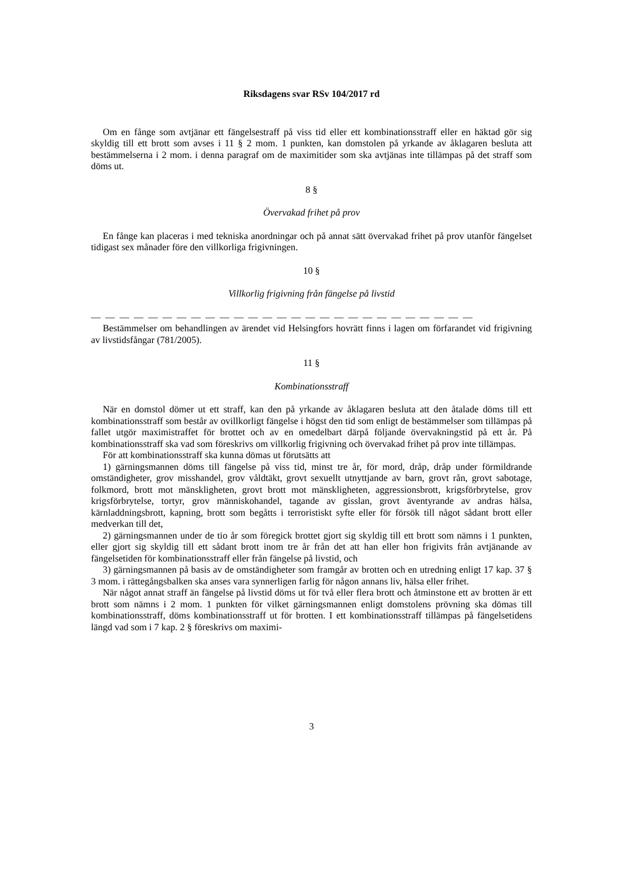Riksdagens svar RSv 104/2017 rd
Om en fånge som avtjänar ett fängelsestraff på viss tid eller ett kombinationsstraff eller en häktad gör sig skyldig till ett brott som avses i 11 § 2 mom. 1 punkten, kan domstolen på yrkande av åklagaren besluta att bestämmelserna i 2 mom. i denna paragraf om de maximitider som ska avtjänas inte tillämpas på det straff som döms ut.
8 §
Övervakad frihet på prov
En fånge kan placeras i med tekniska anordningar och på annat sätt övervakad frihet på prov utanför fängelset tidigast sex månader före den villkorliga frigivningen.
10 §
Villkorlig frigivning från fängelse på livstid
— — — — — — — — — — — — — — — — — — — — — — — — — — —
Bestämmelser om behandlingen av ärendet vid Helsingfors hovrätt finns i lagen om förfarandet vid frigivning av livstidsfångar (781/2005).
11 §
Kombinationsstraff
När en domstol dömer ut ett straff, kan den på yrkande av åklagaren besluta att den åtalade döms till ett kombinationsstraff som består av ovillkorligt fängelse i högst den tid som enligt de bestämmelser som tillämpas på fallet utgör maximistraffet för brottet och av en omedelbart därpå följande övervakningstid på ett år. På kombinationsstraff ska vad som föreskrivs om villkorlig frigivning och övervakad frihet på prov inte tillämpas.
För att kombinationsstraff ska kunna dömas ut förutsätts att
1) gärningsmannen döms till fängelse på viss tid, minst tre år, för mord, dråp, dråp under förmildrande omständigheter, grov misshandel, grov våldtäkt, grovt sexuellt utnyttjande av barn, grovt rån, grovt sabotage, folkmord, brott mot mänskligheten, grovt brott mot mänskligheten, aggressionsbrott, krigsförbrytelse, grov krigsförbrytelse, tortyr, grov människohandel, tagande av gisslan, grovt äventyrande av andras hälsa, kärnladdningsbrott, kapning, brott som begåtts i terroristiskt syfte eller för försök till något sådant brott eller medverkan till det,
2) gärningsmannen under de tio år som föregick brottet gjort sig skyldig till ett brott som nämns i 1 punkten, eller gjort sig skyldig till ett sådant brott inom tre år från det att han eller hon frigivits från avtjänande av fängelsetiden för kombinationsstraff eller från fängelse på livstid, och
3) gärningsmannen på basis av de omständigheter som framgår av brotten och en utredning enligt 17 kap. 37 § 3 mom. i rättegångsbalken ska anses vara synnerligen farlig för någon annans liv, hälsa eller frihet.
När något annat straff än fängelse på livstid döms ut för två eller flera brott och åtminstone ett av brotten är ett brott som nämns i 2 mom. 1 punkten för vilket gärningsmannen enligt domstolens prövning ska dömas till kombinationsstraff, döms kombinationsstraff ut för brotten. I ett kombinationsstraff tillämpas på fängelsetidens längd vad som i 7 kap. 2 § föreskrivs om maximi-
3